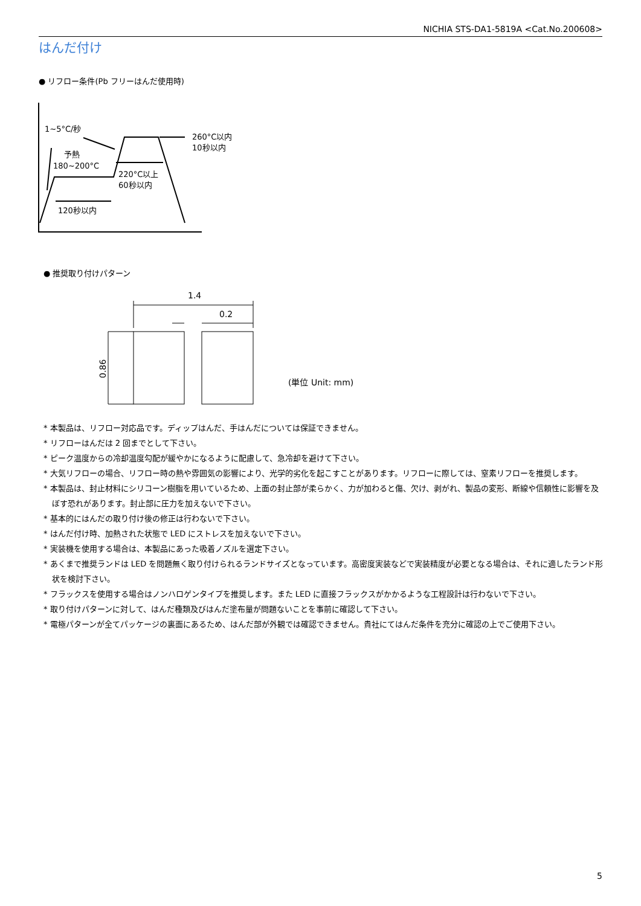NICHIA STS-DA1-5819A <Cat.No.200608>
はんだ付け
● リフロー条件(Pb フリーはんだ使用時)
1~5°C/秒
予熱
180~200°C
260°C以内
10秒以内
220°C以上
60秒以内
120秒以内
● 推奨取り付けパターン
1.4
0.2
0.86
(単位 Unit: mm)
* 本製品は、リフロー対応品です。ディップはんだ、手はんだについては保証できません。
* リフローはんだは 2 回までとして下さい。
* ピーク温度からの冷却温度勾配が緩やかになるように配慮して、急冷却を避けて下さい。
* 大気リフローの場合、リフロー時の熱や雰囲気の影響により、光学的劣化を起こすことがあります。リフローに際しては、窒素リフローを推奨します。
* 本製品は、封止材料にシリコーン樹脂を用いているため、上面の封止部が柔らかく、力が加わると傷、欠け、剥がれ、製品の変形、断線や信頼性に影響を及ぼす恐れがあります。封止部に圧力を加えないで下さい。
* 基本的にはんだの取り付け後の修正は行わないで下さい。
* はんだ付け時、加熱された状態で LED にストレスを加えないで下さい。
* 実装機を使用する場合は、本製品にあった吸着ノズルを選定下さい。
* あくまで推奨ランドは LED を問題無く取り付けられるランドサイズとなっています。高密度実装などで実装精度が必要となる場合は、それに適したランド形状を検討下さい。
* フラックスを使用する場合はノンハロゲンタイプを推奨します。また LED に直接フラックスがかかるような工程設計は行わないで下さい。
* 取り付けパターンに対して、はんだ種類及びはんだ塗布量が問題ないことを事前に確認して下さい。
* 電極パターンが全てパッケージの裏面にあるため、はんだ部が外観では確認できません。貴社にてはんだ条件を充分に確認の上でご使用下さい。
5